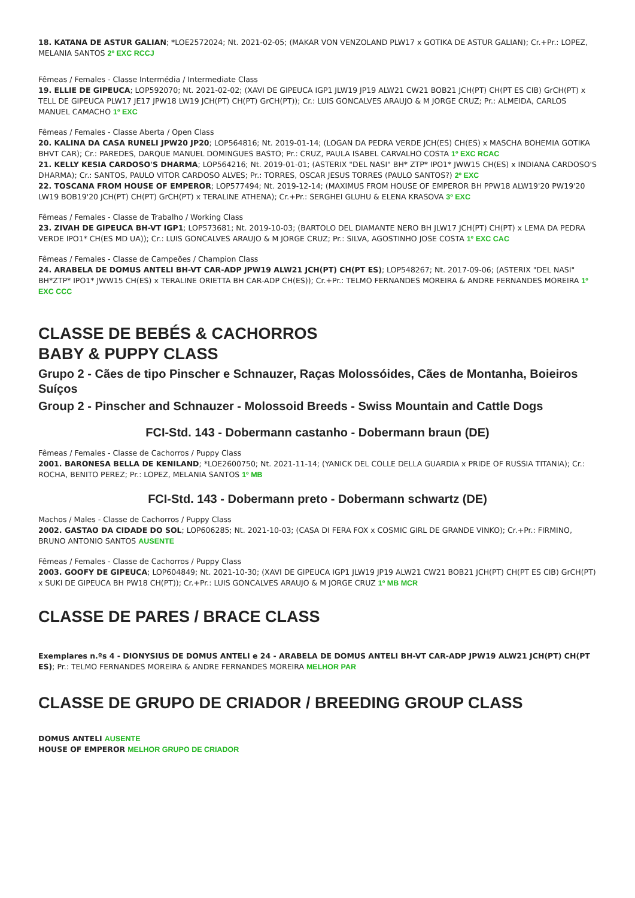18. KATANA DE ASTUR GALIAN; *LOE2572024; Nt. 2021-02-05; (MAKAR VON VENZOLAND PLW17 x GOTIKA DE ASTUR GALIAN); Cr.+Pr.: LOPEZ, MELANIA SANTOS 2º EXC RCCJ
Fêmeas / Females - Classe Intermédia / Intermediate Class
19. ELLIE DE GIPEUCA; LOP592070; Nt. 2021-02-02; (XAVI DE GIPEUCA IGP1 JLW19 JP19 ALW21 CW21 BOB21 JCH(PT) CH(PT ES CIB) GrCH(PT) x TELL DE GIPEUCA PLW17 JE17 JPW18 LW19 JCH(PT) CH(PT) GrCH(PT)); Cr.: LUIS GONCALVES ARAUJO & M JORGE CRUZ; Pr.: ALMEIDA, CARLOS MANUEL CAMACHO 1º EXC
Fêmeas / Females - Classe Aberta / Open Class
20. KALINA DA CASA RUNELI JPW20 JP20; LOP564816; Nt. 2019-01-14; (LOGAN DA PEDRA VERDE JCH(ES) CH(ES) x MASCHA BOHEMIA GOTIKA BHVT CAR); Cr.: PAREDES, DARQUE MANUEL DOMINGUES BASTO; Pr.: CRUZ, PAULA ISABEL CARVALHO COSTA 1º EXC RCAC
21. KELLY KESIA CARDOSO'S DHARMA; LOP564216; Nt. 2019-01-01; (ASTERIX "DEL NASI" BH* ZTP* IPO1* JWW15 CH(ES) x INDIANA CARDOSO'S DHARMA); Cr.: SANTOS, PAULO VITOR CARDOSO ALVES; Pr.: TORRES, OSCAR JESUS TORRES (PAULO SANTOS?) 2º EXC
22. TOSCANA FROM HOUSE OF EMPEROR; LOP577494; Nt. 2019-12-14; (MAXIMUS FROM HOUSE OF EMPEROR BH PPW18 ALW19'20 PW19'20 LW19 BOB19'20 JCH(PT) CH(PT) GrCH(PT) x TERALINE ATHENA); Cr.+Pr.: SERGHEI GLUHU & ELENA KRASOVA 3º EXC
Fêmeas / Females - Classe de Trabalho / Working Class
23. ZIVAH DE GIPEUCA BH-VT IGP1; LOP573681; Nt. 2019-10-03; (BARTOLO DEL DIAMANTE NERO BH JLW17 JCH(PT) CH(PT) x LEMA DA PEDRA VERDE IPO1* CH(ES MD UA)); Cr.: LUIS GONCALVES ARAUJO & M JORGE CRUZ; Pr.: SILVA, AGOSTINHO JOSE COSTA 1º EXC CAC
Fêmeas / Females - Classe de Campeões / Champion Class
24. ARABELA DE DOMUS ANTELI BH-VT CAR-ADP JPW19 ALW21 JCH(PT) CH(PT ES); LOP548267; Nt. 2017-09-06; (ASTERIX "DEL NASI" BH*ZTP* IPO1* JWW15 CH(ES) x TERALINE ORIETTA BH CAR-ADP CH(ES)); Cr.+Pr.: TELMO FERNANDES MOREIRA & ANDRE FERNANDES MOREIRA 1º EXC CCC
CLASSE DE BEBÉS & CACHORROS
BABY & PUPPY CLASS
Grupo 2 - Cães de tipo Pinscher e Schnauzer, Raças Molossóides, Cães de Montanha, Boieiros Suíços
Group 2 - Pinscher and Schnauzer - Molossoid Breeds - Swiss Mountain and Cattle Dogs
FCI-Std. 143 - Dobermann castanho - Dobermann braun (DE)
Fêmeas / Females - Classe de Cachorros / Puppy Class
2001. BARONESA BELLA DE KENILAND; *LOE2600750; Nt. 2021-11-14; (YANICK DEL COLLE DELLA GUARDIA x PRIDE OF RUSSIA TITANIA); Cr.: ROCHA, BENITO PEREZ; Pr.: LOPEZ, MELANIA SANTOS 1º MB
FCI-Std. 143 - Dobermann preto - Dobermann schwartz (DE)
Machos / Males - Classe de Cachorros / Puppy Class
2002. GASTAO DA CIDADE DO SOL; LOP606285; Nt. 2021-10-03; (CASA DI FERA FOX x COSMIC GIRL DE GRANDE VINKO); Cr.+Pr.: FIRMINO, BRUNO ANTONIO SANTOS AUSENTE
Fêmeas / Females - Classe de Cachorros / Puppy Class
2003. GOOFY DE GIPEUCA; LOP604849; Nt. 2021-10-30; (XAVI DE GIPEUCA IGP1 JLW19 JP19 ALW21 CW21 BOB21 JCH(PT) CH(PT ES CIB) GrCH(PT) x SUKI DE GIPEUCA BH PW18 CH(PT)); Cr.+Pr.: LUIS GONCALVES ARAUJO & M JORGE CRUZ 1º MB MCR
CLASSE DE PARES / BRACE CLASS
Exemplares n.ºs 4 - DIONYSIUS DE DOMUS ANTELI e 24 - ARABELA DE DOMUS ANTELI BH-VT CAR-ADP JPW19 ALW21 JCH(PT) CH(PT ES); Pr.: TELMO FERNANDES MOREIRA & ANDRE FERNANDES MOREIRA MELHOR PAR
CLASSE DE GRUPO DE CRIADOR / BREEDING GROUP CLASS
DOMUS ANTELI AUSENTE
HOUSE OF EMPEROR MELHOR GRUPO DE CRIADOR